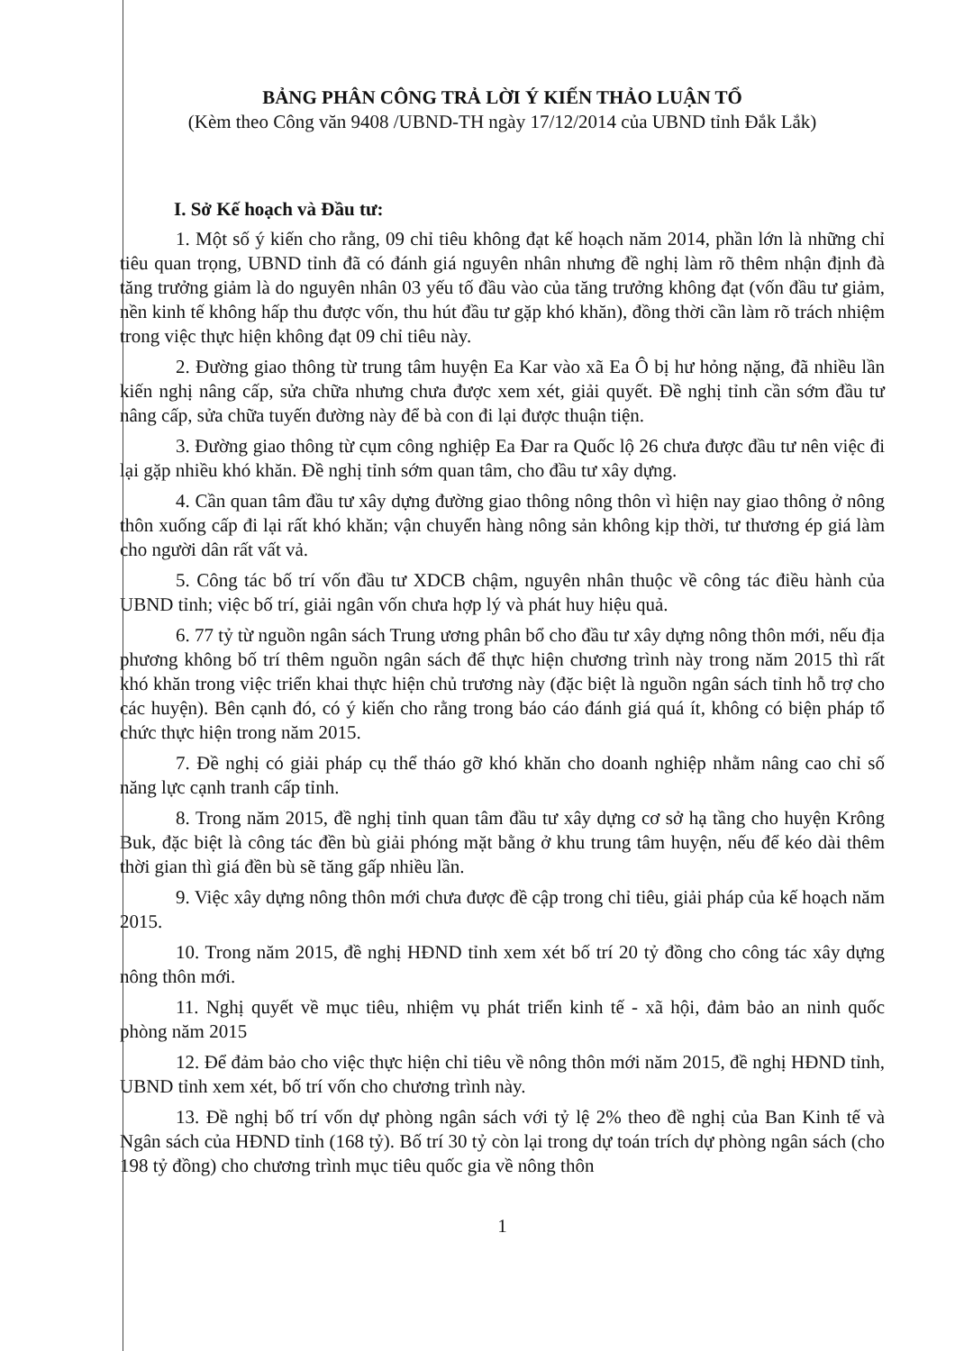BẢNG PHÂN CÔNG TRẢ LỜI Ý KIẾN THẢO LUẬN TỔ
(Kèm theo Công văn 9408 /UBND-TH ngày 17/12/2014 của UBND tỉnh Đắk Lắk)
I. Sở Kế hoạch và Đầu tư:
1. Một số ý kiến cho rằng, 09 chỉ tiêu không đạt kế hoạch năm 2014, phần lớn là những chỉ tiêu quan trọng, UBND tỉnh đã có đánh giá nguyên nhân nhưng đề nghị làm rõ thêm nhận định đà tăng trưởng giảm là do nguyên nhân 03 yếu tố đầu vào của tăng trưởng không đạt (vốn đầu tư giảm, nền kinh tế không hấp thu được vốn, thu hút đầu tư gặp khó khăn), đồng thời cần làm rõ trách nhiệm trong việc thực hiện không đạt 09 chỉ tiêu này.
2. Đường giao thông từ trung tâm huyện Ea Kar vào xã Ea Ô bị hư hỏng nặng, đã nhiều lần kiến nghị nâng cấp, sửa chữa nhưng chưa được xem xét, giải quyết. Đề nghị tỉnh cần sớm đầu tư nâng cấp, sửa chữa tuyến đường này để bà con đi lại được thuận tiện.
3. Đường giao thông từ cụm công nghiệp Ea Đar ra Quốc lộ 26 chưa được đầu tư nên việc đi lại gặp nhiều khó khăn. Đề nghị tỉnh sớm quan tâm, cho đầu tư xây dựng.
4. Cần quan tâm đầu tư xây dựng đường giao thông nông thôn vì hiện nay giao thông ở nông thôn xuống cấp đi lại rất khó khăn; vận chuyển hàng nông sản không kịp thời, tư thương ép giá làm cho người dân rất vất vả.
5. Công tác bố trí vốn đầu tư XDCB chậm, nguyên nhân thuộc về công tác điều hành của UBND tỉnh; việc bố trí, giải ngân vốn chưa hợp lý và phát huy hiệu quả.
6. 77 tỷ từ nguồn ngân sách Trung ương phân bổ cho đầu tư xây dựng nông thôn mới, nếu địa phương không bố trí thêm nguồn ngân sách để thực hiện chương trình này trong năm 2015 thì rất khó khăn trong việc triển khai thực hiện chủ trương này (đặc biệt là nguồn ngân sách tỉnh hỗ trợ cho các huyện). Bên cạnh đó, có ý kiến cho rằng trong báo cáo đánh giá quá ít, không có biện pháp tổ chức thực hiện trong năm 2015.
7. Đề nghị có giải pháp cụ thể tháo gỡ khó khăn cho doanh nghiệp nhằm nâng cao chỉ số năng lực cạnh tranh cấp tỉnh.
8. Trong năm 2015, đề nghị tỉnh quan tâm đầu tư xây dựng cơ sở hạ tầng cho huyện Krông Buk, đặc biệt là công tác đền bù giải phóng mặt bằng ở khu trung tâm huyện, nếu để kéo dài thêm thời gian thì giá đền bù sẽ tăng gấp nhiều lần.
9. Việc xây dựng nông thôn mới chưa được đề cập trong chỉ tiêu, giải pháp của kế hoạch năm 2015.
10. Trong năm 2015, đề nghị HĐND tỉnh xem xét bố trí 20 tỷ đồng cho công tác xây dựng nông thôn mới.
11. Nghị quyết về mục tiêu, nhiệm vụ phát triển kinh tế - xã hội, đảm bảo an ninh quốc phòng năm 2015
12. Để đảm bảo cho việc thực hiện chỉ tiêu về nông thôn mới năm 2015, đề nghị HĐND tỉnh, UBND tỉnh xem xét, bố trí vốn cho chương trình này.
13. Đề nghị bố trí vốn dự phòng ngân sách với tỷ lệ 2% theo đề nghị của Ban Kinh tế và Ngân sách của HĐND tỉnh (168 tỷ). Bố trí 30 tỷ còn lại trong dự toán trích dự phòng ngân sách (cho 198 tỷ đồng) cho chương trình mục tiêu quốc gia về nông thôn
1